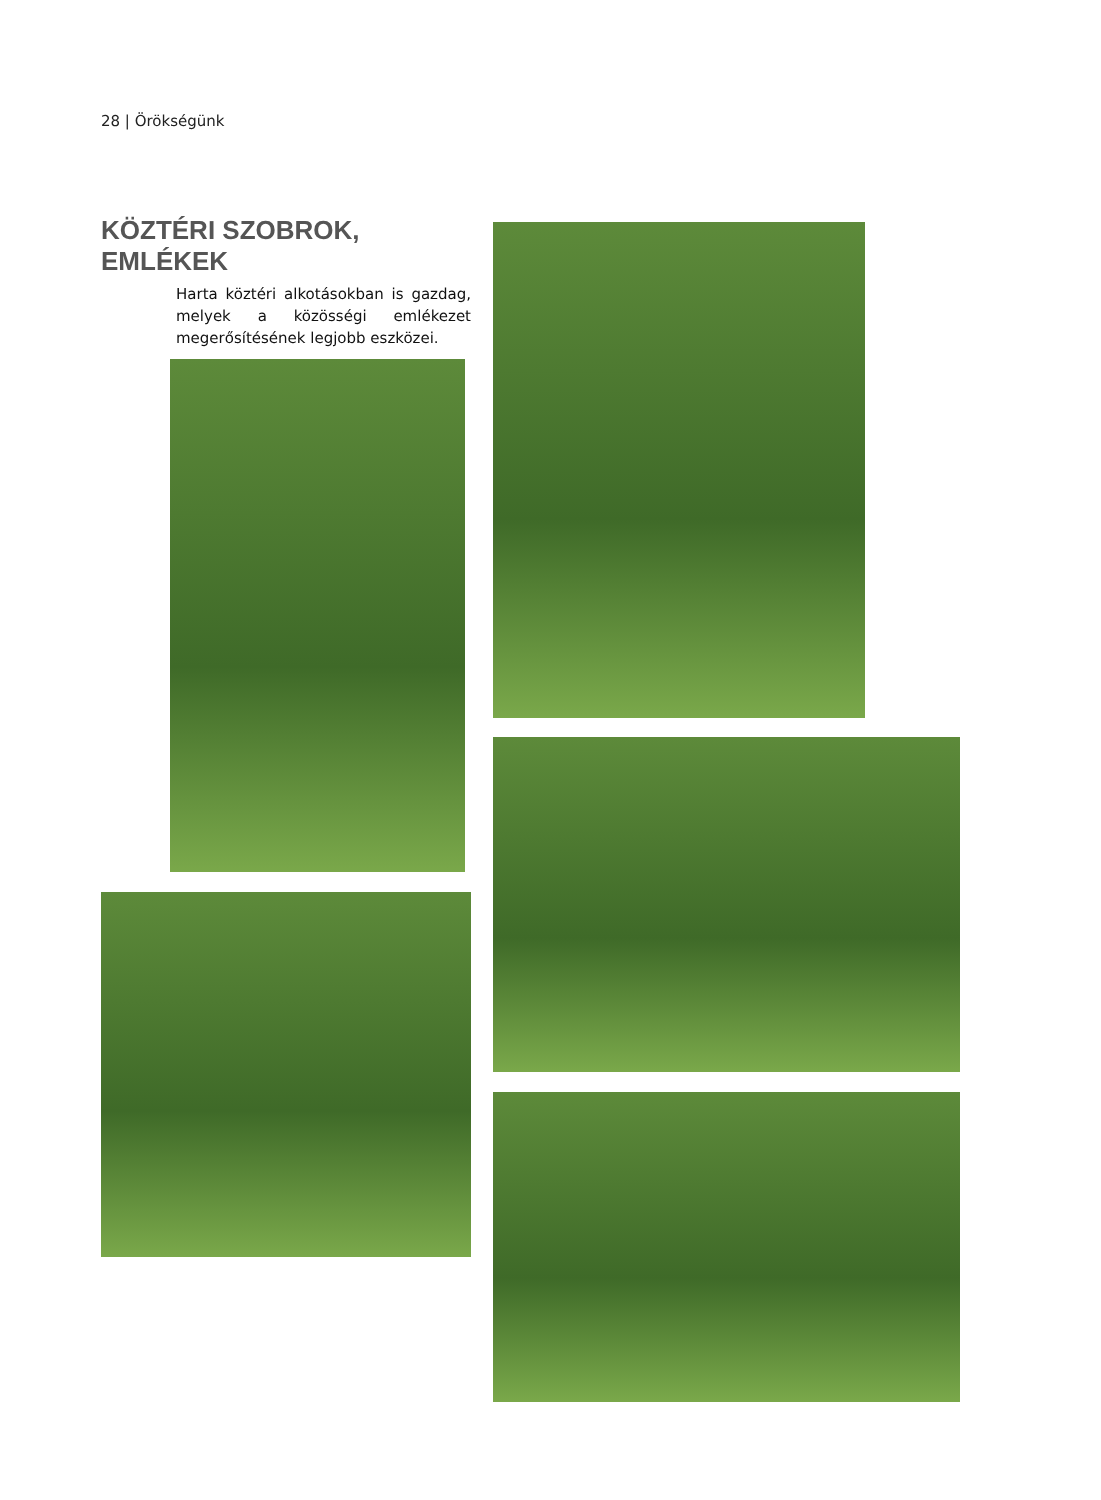28 | Örökségünk
KÖZTÉRI SZOBROK, EMLÉKEK
Harta köztéri alkotásokban is gazdag, melyek a közösségi emlékezet megerősítésének legjobb eszközei.